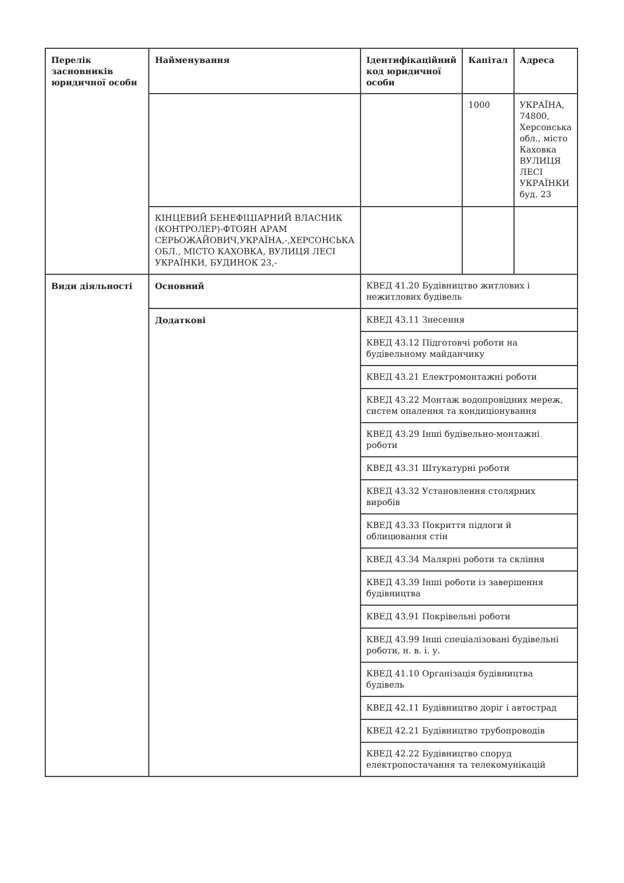| Перелік засновників юридичної особи | Найменування | Ідентифікаційний код юридичної особи | Капітал | Адреса |
| --- | --- | --- | --- | --- |
| | | | 1000 | УКРАЇНА, 74800, Херсонська обл., місто Каховка ВУЛИЦЯ ЛЕСІ УКРАЇНКИ буд. 23 |
| | КІНЦЕВИЙ БЕНЕФІЦІАРНИЙ ВЛАСНИК (КОНТРОЛЕР)-ФТОЯН АРАМ СЕРЬОЖАЙОВИЧ,УКРАЇНА,-,ХЕРСОНСЬКА ОБЛ., МІСТО КАХОВКА, ВУЛИЦЯ ЛЕСІ УКРАЇНКИ, БУДИНОК 23,- | | | |
| Види діяльності | Основний | КВЕД 41.20 Будівництво житлових і нежитлових будівель | | |
| | Додаткові | КВЕД 43.11 Знесення | | |
| | | КВЕД 43.12 Підготовчі роботи на будівельному майданчику | | |
| | | КВЕД 43.21 Електромонтажні роботи | | |
| | | КВЕД 43.22 Монтаж водопровідних мереж, систем опалення та кондиціонування | | |
| | | КВЕД 43.29 Інші будівельно-монтажні роботи | | |
| | | КВЕД 43.31 Штукатурні роботи | | |
| | | КВЕД 43.32 Установлення столярних виробів | | |
| | | КВЕД 43.33 Покриття підлоги й облицювання стін | | |
| | | КВЕД 43.34 Малярні роботи та скління | | |
| | | КВЕД 43.39 Інші роботи із завершення будівництва | | |
| | | КВЕД 43.91 Покрівельні роботи | | |
| | | КВЕД 43.99 Інші спеціалізовані будівельні роботи, н. в. і. у. | | |
| | | КВЕД 41.10 Організація будівництва будівель | | |
| | | КВЕД 42.11 Будівництво доріг і автострад | | |
| | | КВЕД 42.21 Будівництво трубопроводів | | |
| | | КВЕД 42.22 Будівництво споруд електропостачання та телекомунікацій | | |